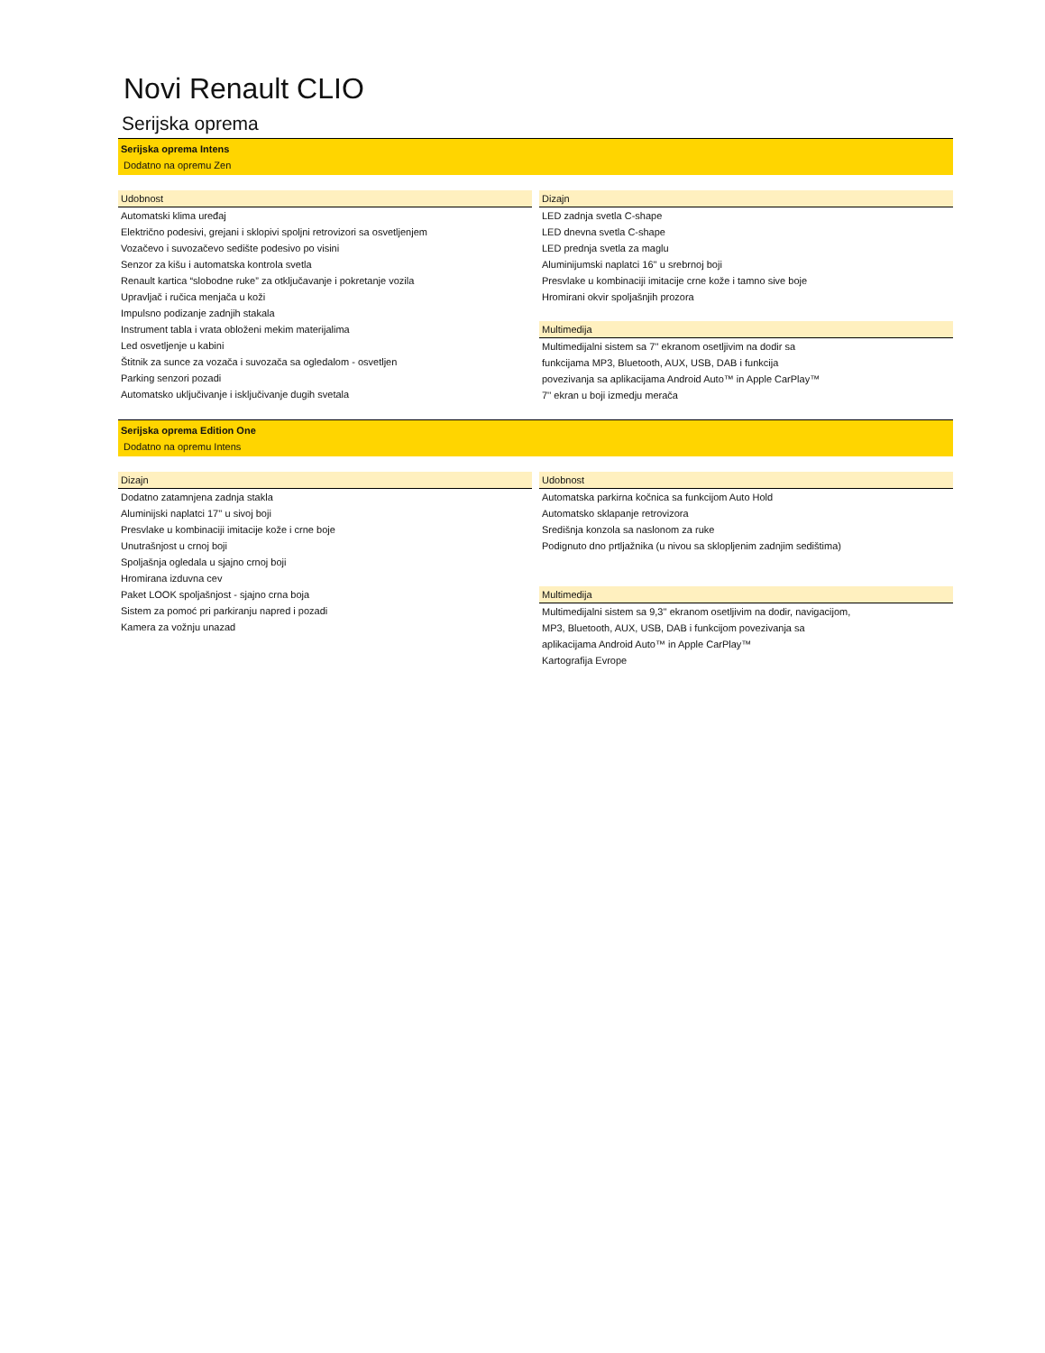Novi Renault CLIO
Serijska oprema
Serijska oprema Intens
Dodatno na opremu Zen
Udobnost
Automatski klima uređaj
Električno podesivi, grejani i sklopivi spoljni retrovizori sa osvetljenjem
Vozačevo i suvozačevo sedište podesivo po visini
Senzor za kišu i automatska kontrola svetla
Renault kartica “slobodne ruke” za otključavanje i pokretanje vozila
Upravljač i ručica menjača u koži
Impulsno podizanje zadnjih stakala
Instrument tabla i vrata obloženi mekim materijalima
Led osvetljenje u kabini
Štitnik za sunce za vozača i suvozača sa ogledalom - osvetljen
Parking senzori pozadi
Automatsko uključivanje i isključivanje dugih svetala
Dizajn
LED zadnja svetla C-shape
LED dnevna svetla C-shape
LED prednja svetla za maglu
Aluminijumski naplatci 16'' u srebrnoj boji
Presvlake u kombinaciji imitacije crne kože i tamno sive boje
Hromirani okvir spoljašnjih prozora
Multimedija
Multimedijalni sistem sa 7'' ekranom osetljivim na dodir sa
funkcijama MP3, Bluetooth, AUX, USB, DAB i funkcija
povezivanja sa aplikacijama Android Auto™ in Apple CarPlay™
7'' ekran u boji izmedju merača
Serijska oprema Edition One
Dodatno na opremu Intens
Dizajn
Dodatno zatamnjena zadnja stakla
Aluminijski naplatci 17'' u sivoj boji
Presvlake u kombinaciji imitacije kože i crne boje
Unutrašnjost u crnoj boji
Spoljašnja ogledala u sjajno crnoj boji
Hromirana izduvna cev
Paket LOOK spoljašnjost - sjajno crna boja
Sistem za pomoć pri parkiranju napred i pozadi
Kamera za vožnju unazad
Udobnost
Automatska parkirna kočnica sa funkcijom Auto Hold
Automatsko sklapanje retrovizora
Središnja konzola sa naslonom za ruke
Podignuto dno prtljažnika (u nivou sa sklopljenim zadnjim sedištima)
Multimedija
Multimedijalni sistem sa 9,3'' ekranom osetljivim na dodir, navigacijom,
MP3, Bluetooth, AUX, USB, DAB i funkcijom povezivanja sa
aplikacijama Android Auto™ in Apple CarPlay™
Kartografija Evrope